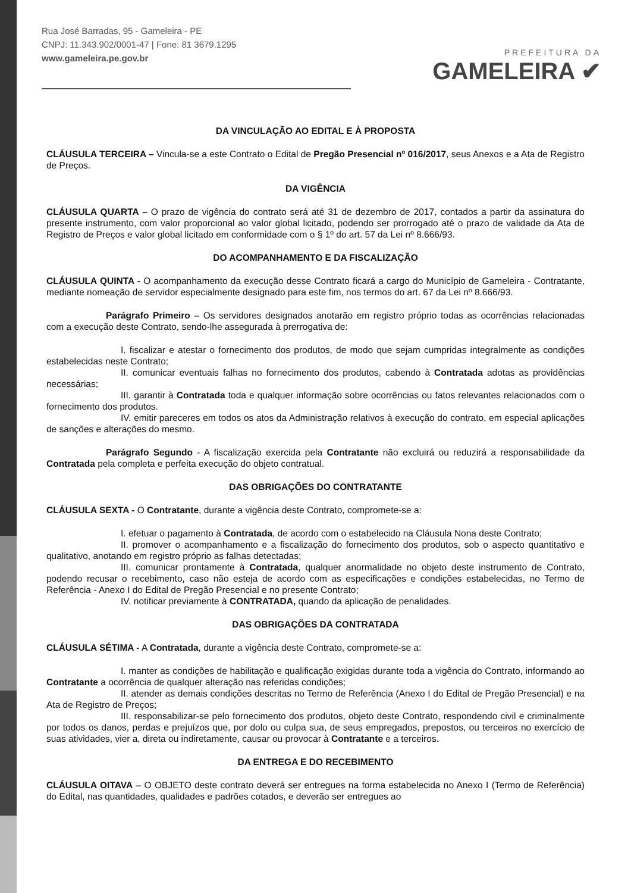Rua José Barradas, 95 - Gameleira - PE
CNPJ: 11.343.902/0001-47 | Fone: 81 3679.1295
www.gameleira.pe.gov.br
PREFEITURA DA
GAMELEIRA ✔
DA VINCULAÇÃO AO EDITAL E À PROPOSTA
CLÁUSULA TERCEIRA – Vincula-se a este Contrato o Edital de Pregão Presencial nº 016/2017, seus Anexos e a Ata de Registro de Preços.
DA VIGÊNCIA
CLÁUSULA QUARTA – O prazo de vigência do contrato será até 31 de dezembro de 2017, contados a partir da assinatura do presente instrumento, com valor proporcional ao valor global licitado, podendo ser prorrogado até o prazo de validade da Ata de Registro de Preços e valor global licitado em conformidade com o § 1º do art. 57 da Lei nº 8.666/93.
DO ACOMPANHAMENTO E DA FISCALIZAÇÃO
CLÁUSULA QUINTA - O acompanhamento da execução desse Contrato ficará a cargo do Município de Gameleira - Contratante, mediante nomeação de servidor especialmente designado para este fim, nos termos do art. 67 da Lei nº 8.666/93.
Parágrafo Primeiro – Os servidores designados anotarão em registro próprio todas as ocorrências relacionadas com a execução deste Contrato, sendo-lhe assegurada à prerrogativa de:
I. fiscalizar e atestar o fornecimento dos produtos, de modo que sejam cumpridas integralmente as condições estabelecidas neste Contrato;
II. comunicar eventuais falhas no fornecimento dos produtos, cabendo à Contratada adotas as providências necessárias;
III. garantir à Contratada toda e qualquer informação sobre ocorrências ou fatos relevantes relacionados com o fornecimento dos produtos.
IV. emitir pareceres em todos os atos da Administração relativos à execução do contrato, em especial aplicações de sanções e alterações do mesmo.
Parágrafo Segundo - A fiscalização exercida pela Contratante não excluirá ou reduzirá a responsabilidade da Contratada pela completa e perfeita execução do objeto contratual.
DAS OBRIGAÇÕES DO CONTRATANTE
CLÁUSULA SEXTA - O Contratante, durante a vigência deste Contrato, compromete-se a:
I. efetuar o pagamento à Contratada, de acordo com o estabelecido na Cláusula Nona deste Contrato;
II. promover o acompanhamento e a fiscalização do fornecimento dos produtos, sob o aspecto quantitativo e qualitativo, anotando em registro próprio as falhas detectadas;
III. comunicar prontamente à Contratada, qualquer anormalidade no objeto deste instrumento de Contrato, podendo recusar o recebimento, caso não esteja de acordo com as especificações e condições estabelecidas, no Termo de Referência - Anexo I do Edital de Pregão Presencial e no presente Contrato;
IV. notificar previamente à CONTRATADA, quando da aplicação de penalidades.
DAS OBRIGAÇÕES DA CONTRATADA
CLÁUSULA SÉTIMA - A Contratada, durante a vigência deste Contrato, compromete-se a:
I. manter as condições de habilitação e qualificação exigidas durante toda a vigência do Contrato, informando ao Contratante a ocorrência de qualquer alteração nas referidas condições;
II. atender as demais condições descritas no Termo de Referência (Anexo I do Edital de Pregão Presencial) e na Ata de Registro de Preços;
III. responsabilizar-se pelo fornecimento dos produtos, objeto deste Contrato, respondendo civil e criminalmente por todos os danos, perdas e prejuízos que, por dolo ou culpa sua, de seus empregados, prepostos, ou terceiros no exercício de suas atividades, vier a, direta ou indiretamente, causar ou provocar à Contratante e a terceiros.
DA ENTREGA E DO RECEBIMENTO
CLÁUSULA OITAVA – O OBJETO deste contrato deverá ser entregues na forma estabelecida no Anexo I (Termo de Referência) do Edital, nas quantidades, qualidades e padrões cotados, e deverão ser entregues ao